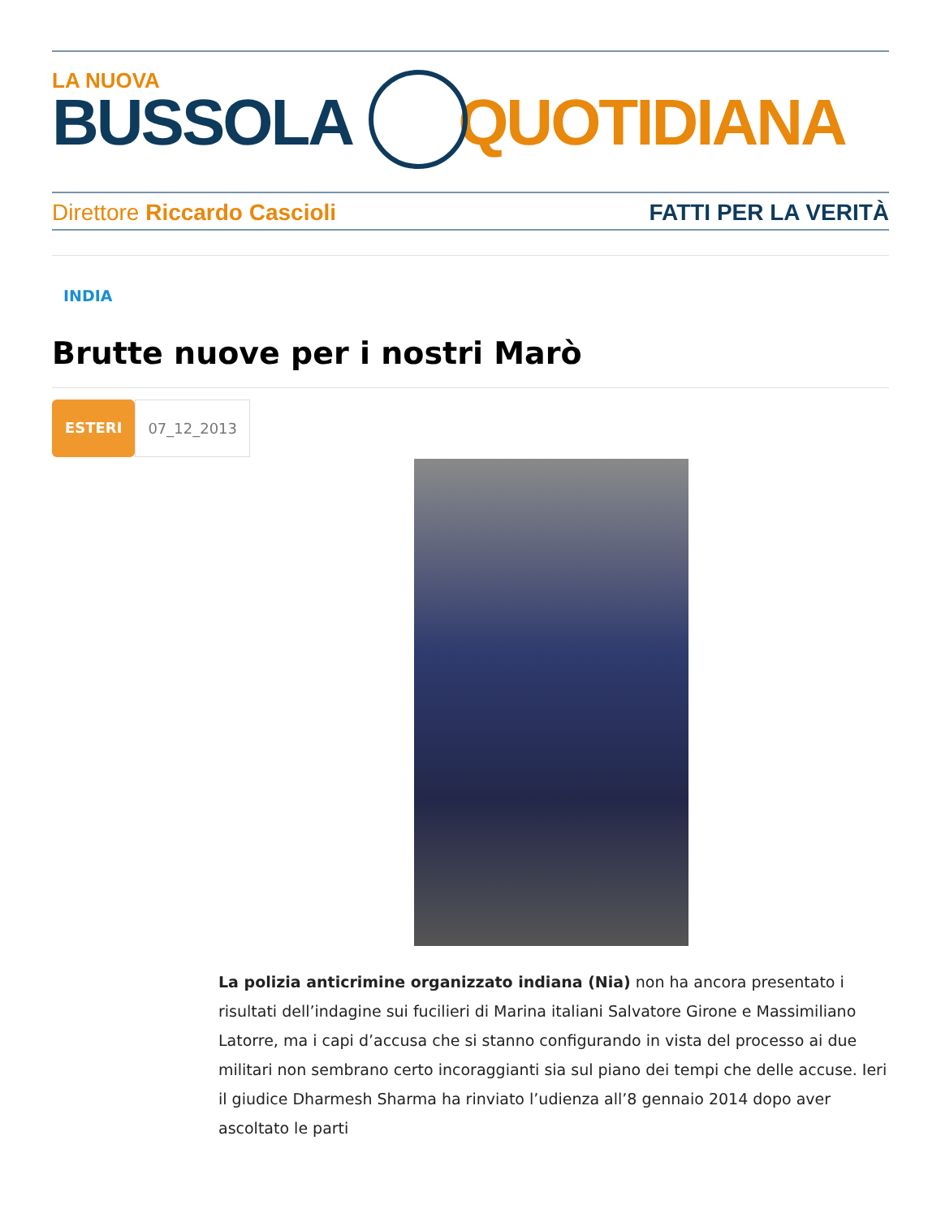LA NUOVA
BUSSOLA QUOTIDIANA
Direttore Riccardo Cascioli FATTI PER LA VERITÀ
INDIA
Brutte nuove per i nostri Marò
ESTERI 07_12_2013
La polizia anticrimine organizzato indiana (Nia) non ha ancora presentato i risultati dell’indagine sui fucilieri di Marina italiani Salvatore Girone e Massimiliano Latorre, ma i capi d’accusa che si stanno configurando in vista del processo ai due militari non sembrano certo incoraggianti sia sul piano dei tempi che delle accuse. Ieri il giudice Dharmesh Sharma ha rinviato l’udienza all’8 gennaio 2014 dopo aver ascoltato le parti